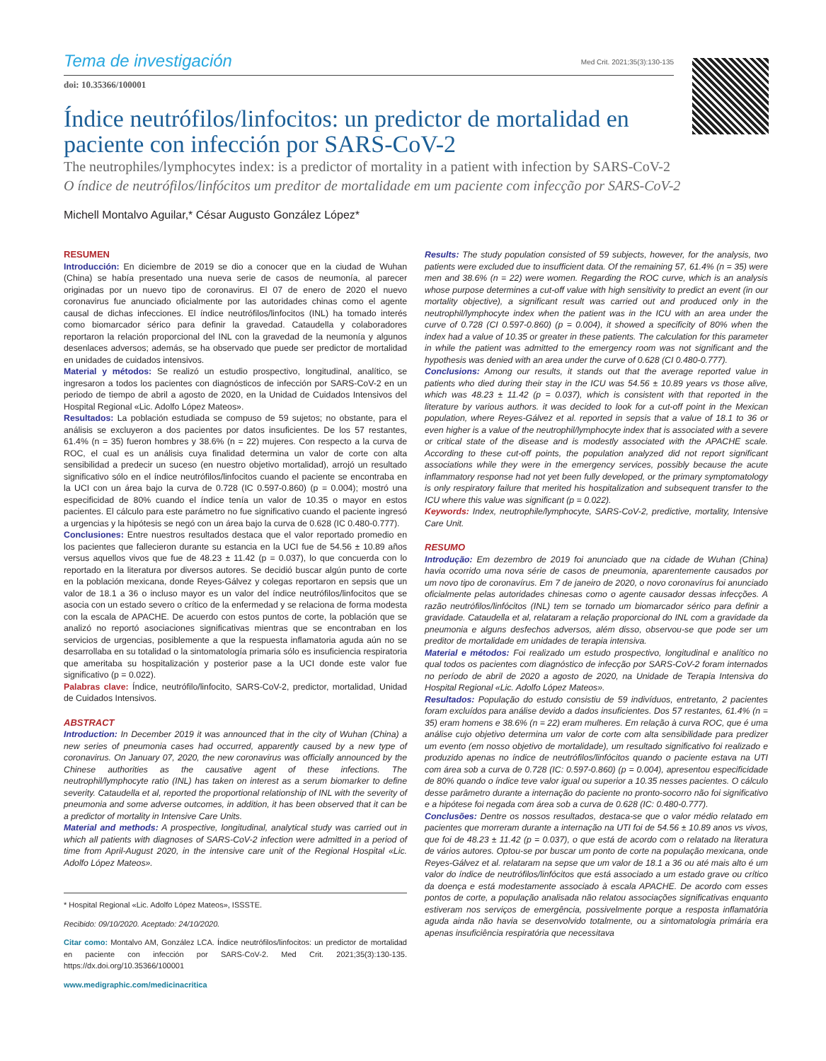Tema de investigación Med Crit. 2021;35(3):130-135
doi: 10.35366/100001
Índice neutrófilos/linfocitos: un predictor de mortalidad en paciente con infección por SARS-CoV-2
The neutrophiles/lymphocytes index: is a predictor of mortality in a patient with infection by SARS-CoV-2
O índice de neutrófilos/linfócitos um preditor de mortalidade em um paciente com infecção por SARS-CoV-2
Michell Montalvo Aguilar,* César Augusto González López*
RESUMEN
Introducción: En diciembre de 2019 se dio a conocer que en la ciudad de Wuhan (China) se había presentado una nueva serie de casos de neumonía, al parecer originadas por un nuevo tipo de coronavirus. El 07 de enero de 2020 el nuevo coronavirus fue anunciado oficialmente por las autoridades chinas como el agente causal de dichas infecciones. El índice neutrófilos/linfocitos (INL) ha tomado interés como biomarcador sérico para definir la gravedad. Cataudella y colaboradores reportaron la relación proporcional del INL con la gravedad de la neumonía y algunos desenlaces adversos; además, se ha observado que puede ser predictor de mortalidad en unidades de cuidados intensivos.
Material y métodos: Se realizó un estudio prospectivo, longitudinal, analítico, se ingresaron a todos los pacientes con diagnósticos de infección por SARS-CoV-2 en un periodo de tiempo de abril a agosto de 2020, en la Unidad de Cuidados Intensivos del Hospital Regional «Lic. Adolfo López Mateos».
Resultados: La población estudiada se compuso de 59 sujetos; no obstante, para el análisis se excluyeron a dos pacientes por datos insuficientes. De los 57 restantes, 61.4% (n = 35) fueron hombres y 38.6% (n = 22) mujeres. Con respecto a la curva de ROC, el cual es un análisis cuya finalidad determina un valor de corte con alta sensibilidad a predecir un suceso (en nuestro objetivo mortalidad), arrojó un resultado significativo sólo en el índice neutrófilos/linfocitos cuando el paciente se encontraba en la UCI con un área bajo la curva de 0.728 (IC 0.597-0.860) (p = 0.004); mostró una especificidad de 80% cuando el índice tenía un valor de 10.35 o mayor en estos pacientes. El cálculo para este parámetro no fue significativo cuando el paciente ingresó a urgencias y la hipótesis se negó con un área bajo la curva de 0.628 (IC 0.480-0.777).
Conclusiones: Entre nuestros resultados destaca que el valor reportado promedio en los pacientes que fallecieron durante su estancia en la UCI fue de 54.56 ± 10.89 años versus aquellos vivos que fue de 48.23 ± 11.42 (p = 0.037), lo que concuerda con lo reportado en la literatura por diversos autores. Se decidió buscar algún punto de corte en la población mexicana, donde Reyes-Gálvez y colegas reportaron en sepsis que un valor de 18.1 a 36 o incluso mayor es un valor del índice neutrófilos/linfocitos que se asocia con un estado severo o crítico de la enfermedad y se relaciona de forma modesta con la escala de APACHE. De acuerdo con estos puntos de corte, la población que se analizó no reportó asociaciones significativas mientras que se encontraban en los servicios de urgencias, posiblemente a que la respuesta inflamatoria aguda aún no se desarrollaba en su totalidad o la sintomatología primaria sólo es insuficiencia respiratoria que ameritaba su hospitalización y posterior pase a la UCI donde este valor fue significativo (p = 0.022).
Palabras clave: Índice, neutrófilo/linfocito, SARS-CoV-2, predictor, mortalidad, Unidad de Cuidados Intensivos.
ABSTRACT
Introduction: In December 2019 it was announced that in the city of Wuhan (China) a new series of pneumonia cases had occurred, apparently caused by a new type of coronavirus. On January 07, 2020, the new coronavirus was officially announced by the Chinese authorities as the causative agent of these infections. The neutrophil/lymphocyte ratio (INL) has taken on interest as a serum biomarker to define severity. Cataudella et al, reported the proportional relationship of INL with the severity of pneumonia and some adverse outcomes, in addition, it has been observed that it can be a predictor of mortality in Intensive Care Units.
Material and methods: A prospective, longitudinal, analytical study was carried out in which all patients with diagnoses of SARS-CoV-2 infection were admitted in a period of time from April-August 2020, in the intensive care unit of the Regional Hospital «Lic. Adolfo López Mateos».
* Hospital Regional «Lic. Adolfo López Mateos», ISSSTE.
Recibido: 09/10/2020. Aceptado: 24/10/2020.
Citar como: Montalvo AM, González LCA. Índice neutrófilos/linfocitos: un predictor de mortalidad en paciente con infección por SARS-CoV-2. Med Crit. 2021;35(3):130-135. https://dx.doi.org/10.35366/100001
www.medigraphic.com/medicinacritica
Results: The study population consisted of 59 subjects, however, for the analysis, two patients were excluded due to insufficient data. Of the remaining 57, 61.4% (n = 35) were men and 38.6% (n = 22) were women. Regarding the ROC curve, which is an analysis whose purpose determines a cut-off value with high sensitivity to predict an event (in our mortality objective), a significant result was carried out and produced only in the neutrophil/lymphocyte index when the patient was in the ICU with an area under the curve of 0.728 (CI 0.597-0.860) (p = 0.004), it showed a specificity of 80% when the index had a value of 10.35 or greater in these patients. The calculation for this parameter in while the patient was admitted to the emergency room was not significant and the hypothesis was denied with an area under the curve of 0.628 (CI 0.480-0.777).
Conclusions: Among our results, it stands out that the average reported value in patients who died during their stay in the ICU was 54.56 ± 10.89 years vs those alive, which was 48.23 ± 11.42 (p = 0.037), which is consistent with that reported in the literature by various authors. it was decided to look for a cut-off point in the Mexican population, where Reyes-Gálvez et al. reported in sepsis that a value of 18.1 to 36 or even higher is a value of the neutrophil/lymphocyte index that is associated with a severe or critical state of the disease and is modestly associated with the APACHE scale. According to these cut-off points, the population analyzed did not report significant associations while they were in the emergency services, possibly because the acute inflammatory response had not yet been fully developed, or the primary symptomatology is only respiratory failure that merited his hospitalization and subsequent transfer to the ICU where this value was significant (p = 0.022).
Keywords: Index, neutrophile/lymphocyte, SARS-CoV-2, predictive, mortality, Intensive Care Unit.
RESUMO
Introdução: Em dezembro de 2019 foi anunciado que na cidade de Wuhan (China) havia ocorrido uma nova série de casos de pneumonia, aparentemente causados por um novo tipo de coronavírus. Em 7 de janeiro de 2020, o novo coronavírus foi anunciado oficialmente pelas autoridades chinesas como o agente causador dessas infecções. A razão neutrófilos/linfócitos (INL) tem se tornado um biomarcador sérico para definir a gravidade. Cataudella et al, relataram a relação proporcional do INL com a gravidade da pneumonia e alguns desfechos adversos, além disso, observou-se que pode ser um preditor de mortalidade em unidades de terapia intensiva.
Material e métodos: Foi realizado um estudo prospectivo, longitudinal e analítico no qual todos os pacientes com diagnóstico de infecção por SARS-CoV-2 foram internados no período de abril de 2020 a agosto de 2020, na Unidade de Terapia Intensiva do Hospital Regional «Lic. Adolfo López Mateos».
Resultados: População do estudo consistiu de 59 indivíduos, entretanto, 2 pacientes foram excluídos para análise devido a dados insuficientes. Dos 57 restantes, 61.4% (n = 35) eram homens e 38.6% (n = 22) eram mulheres. Em relação à curva ROC, que é uma análise cujo objetivo determina um valor de corte com alta sensibilidade para predizer um evento (em nosso objetivo de mortalidade), um resultado significativo foi realizado e produzido apenas no índice de neutrófilos/linfócitos quando o paciente estava na UTI com área sob a curva de 0.728 (IC: 0.597-0.860) (p = 0.004), apresentou especificidade de 80% quando o índice teve valor igual ou superior a 10.35 nesses pacientes. O cálculo desse parâmetro durante a internação do paciente no pronto-socorro não foi significativo e a hipótese foi negada com área sob a curva de 0.628 (IC: 0.480-0.777).
Conclusões: Dentre os nossos resultados, destaca-se que o valor médio relatado em pacientes que morreram durante a internação na UTI foi de 54.56 ± 10.89 anos vs vivos, que foi de 48.23 ± 11.42 (p = 0.037), o que está de acordo com o relatado na literatura de vários autores. Optou-se por buscar um ponto de corte na população mexicana, onde Reyes-Gálvez et al. relataram na sepse que um valor de 18.1 a 36 ou até mais alto é um valor do índice de neutrófilos/linfócitos que está associado a um estado grave ou crítico da doença e está modestamente associado à escala APACHE. De acordo com esses pontos de corte, a população analisada não relatou associações significativas enquanto estiveram nos serviços de emergência, possivelmente porque a resposta inflamatória aguda ainda não havia se desenvolvido totalmente, ou a sintomatologia primária era apenas insuficiência respiratória que necessitava